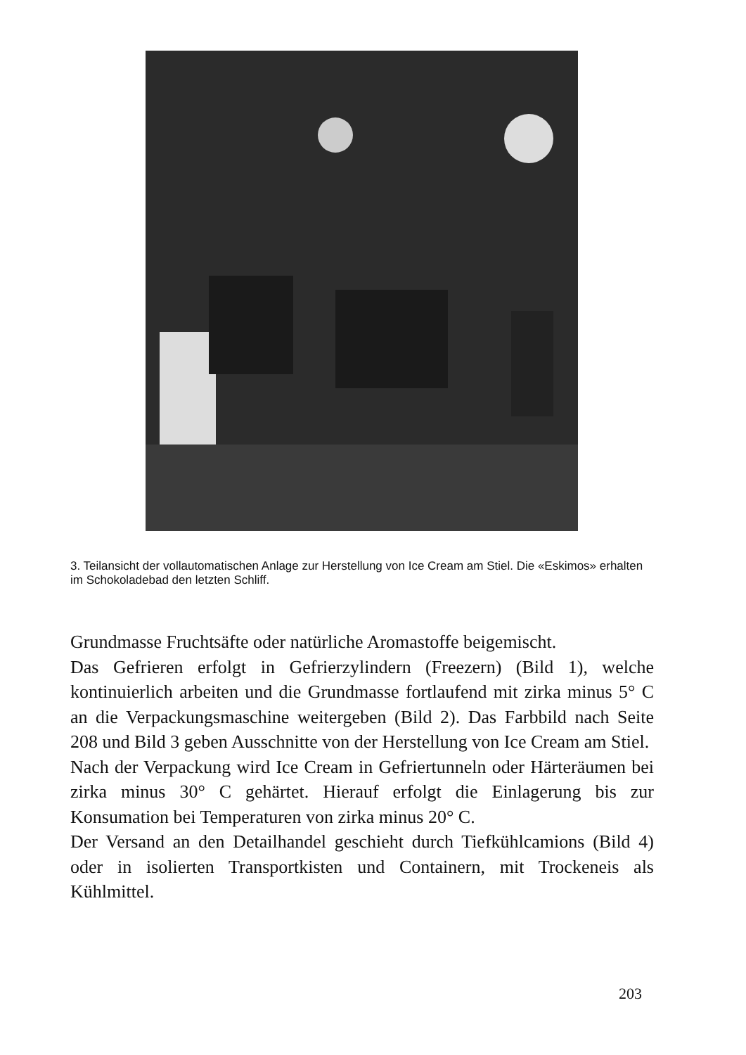3. Teilansicht der vollautomatischen Anlage zur Herstellung von Ice Cream am Stiel. Die «Eskimos» erhalten im Schokoladebad den letzten Schliff.
Grundmasse Fruchtsäfte oder natürliche Aromastoffe beige­mischt.
Das Gefrieren erfolgt in Gefrierzylindern (Freezern) (Bild 1), welche kontinuierlich arbeiten und die Grundmasse fortlaufend mit zirka minus 5° C an die Verpackungsmaschine weitergeben (Bild 2). Das Farbbild nach Seite 208 und Bild 3 geben Ausschnitte von der Herstellung von Ice Cream am Stiel.
Nach der Verpackung wird Ice Cream in Gefriertunneln oder Härteräumen bei zirka minus 30° C gehärtet. Hierauf erfolgt die Einlagerung bis zur Konsumation bei Temperaturen von zirka minus 20° C.
Der Versand an den Detailhandel geschieht durch Tiefkühlca­mions (Bild 4) oder in isolierten Transportkisten und Containern, mit Trockeneis als Kühlmittel.
203